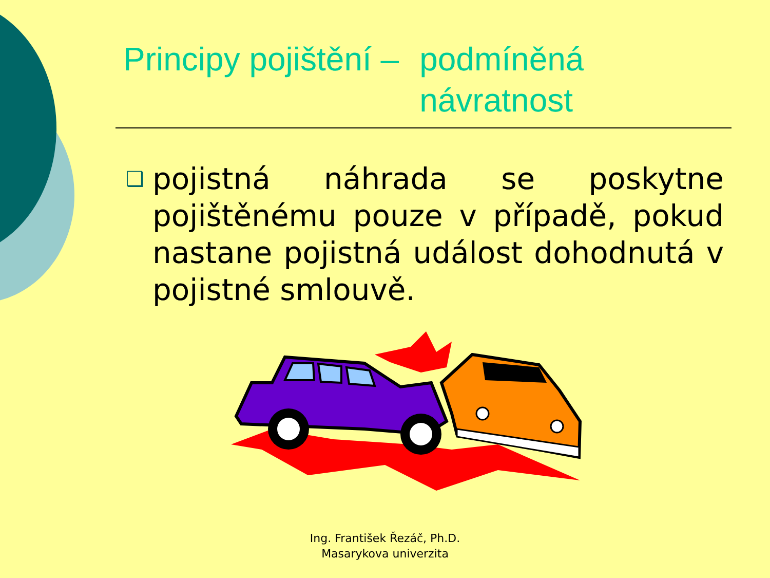Principy pojištění – podmíněná
návratnost
❑
pojistná náhrada se poskytne pojištěnému pouze v případě, pokud nastane pojistná událost dohodnutá v pojistné smlouvě.
Ing. František Řezáč, Ph.D.
Masarykova univerzita